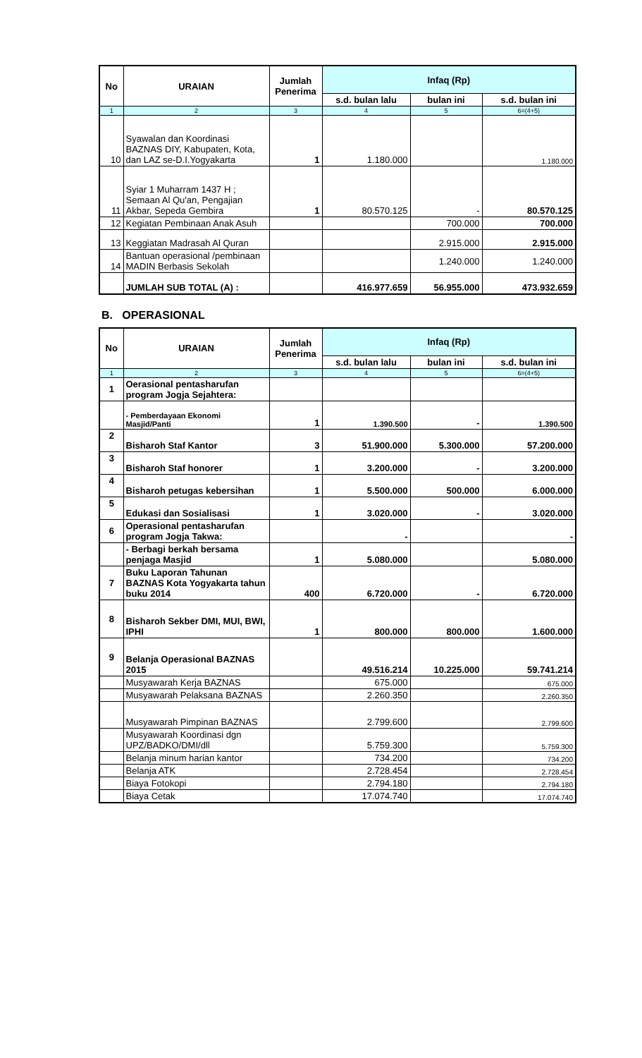| No | URAIAN | Jumlah Penerima | Infaq (Rp) | | |
| --- | --- | --- | --- | --- | --- |
| | | | s.d. bulan lalu | bulan ini | s.d. bulan ini |
| 1 | 2 | 3 | 4 | 5 | 6=(4+5) |
| 10 | Syawalan dan Koordinasi BAZNAS DIY, Kabupaten, Kota, dan LAZ se-D.I.Yogyakarta | 1 | 1.180.000 | | 1.180.000 |
| 11 | Syiar 1 Muharram 1437 H ; Semaan Al Qu'an, Pengajian Akbar, Sepeda Gembira | 1 | 80.570.125 | - | 80.570.125 |
| 12 | Kegiatan Pembinaan Anak Asuh | | | 700.000 | 700.000 |
| 13 | Keggiatan Madrasah Al Quran | | | 2.915.000 | 2.915.000 |
| 14 | Bantuan operasional /pembinaan MADIN Berbasis Sekolah | | | 1.240.000 | 1.240.000 |
| | JUMLAH SUB TOTAL (A) : | | 416.977.659 | 56.955.000 | 473.932.659 |
B. OPERASIONAL
| No | URAIAN | Jumlah Penerima | Infaq (Rp) | | |
| --- | --- | --- | --- | --- | --- |
| | | | s.d. bulan lalu | bulan ini | s.d. bulan ini |
| 1 | 2 | 3 | 4 | 5 | 6=(4+5) |
| 1 | Oerasional pentasharufan program Jogja Sejahtera: | | | | |
| | - Pemberdayaan Ekonomi Masjid/Panti | 1 | 1.390.500 | - | 1.390.500 |
| 2 | Bisharoh Staf Kantor | 3 | 51.900.000 | 5.300.000 | 57.200.000 |
| 3 | Bisharoh Staf honorer | 1 | 3.200.000 | - | 3.200.000 |
| 4 | Bisharoh petugas kebersihan | 1 | 5.500.000 | 500.000 | 6.000.000 |
| 5 | Edukasi dan Sosialisasi | 1 | 3.020.000 | - | 3.020.000 |
| 6 | Operasional pentasharufan program Jogja Takwa: | | - | | - |
| | - Berbagi berkah bersama penjaga Masjid | 1 | 5.080.000 | | 5.080.000 |
| 7 | Buku Laporan Tahunan BAZNAS Kota Yogyakarta tahun buku 2014 | 400 | 6.720.000 | - | 6.720.000 |
| 8 | Bisharoh Sekber DMI, MUI, BWI, IPHI | 1 | 800.000 | 800.000 | 1.600.000 |
| 9 | Belanja Operasional BAZNAS 2015 | | 49.516.214 | 10.225.000 | 59.741.214 |
| | Musyawarah Kerja BAZNAS | | 675.000 | | 675.000 |
| | Musyawarah Pelaksana BAZNAS | | 2.260.350 | | 2.260.350 |
| | Musyawarah Pimpinan BAZNAS | | 2.799.600 | | 2.799.600 |
| | Musyawarah Koordinasi dgn UPZ/BADKO/DMI/dll | | 5.759.300 | | 5.759.300 |
| | Belanja minum harian kantor | | 734.200 | | 734.200 |
| | Belanja ATK | | 2.728.454 | | 2.728.454 |
| | Biaya Fotokopi | | 2.794.180 | | 2.794.180 |
| | Biaya Cetak | | 17.074.740 | | 17.074.740 |